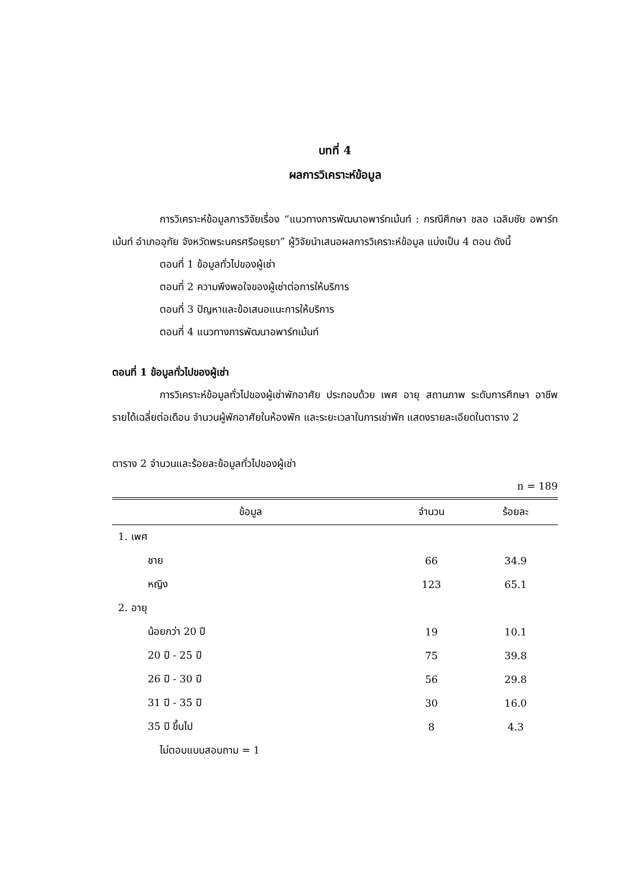บทที่ 4
ผลการวิเคราะห์ข้อมูล
การวิเคราะห์ข้อมูลการวิจัยเรื่อง “แนวทางการพัฒนาอพาร์ทเม้นท์ : กรณีศึกษา ชลอ เฉลิมชัย อพาร์ทเม้นท์ อำเภออุทัย จังหวัดพระนครศรีอยุธยา” ผู้วิจัยนำเสนอผลการวิเคราะห์ข้อมูล แบ่งเป็น 4 ตอน ดังนี้
ตอนที่ 1 ข้อมูลทั่วไปของผู้เช่า
ตอนที่ 2 ความพึงพอใจของผู้เช่าต่อการให้บริการ
ตอนที่ 3 ปัญหาและข้อเสนอแนะการให้บริการ
ตอนที่ 4 แนวทางการพัฒนาอพาร์ทเม้นท์
ตอนที่ 1 ข้อมูลทั่วไปของผู้เช่า
การวิเคราะห์ข้อมูลทั่วไปของผู้เช่าพักอาศัย ประกอบด้วย เพศ อายุ สถานภาพ ระดับการศึกษา อาชีพ รายได้เฉลี่ยต่อเดือน จำนวนผู้พักอาศัยในห้องพัก และระยะเวลาในการเช่าพัก แสดงรายละเอียดในตาราง 2
ตาราง 2 จำนวนและร้อยละข้อมูลทั่วไปของผู้เช่า
n = 189
| ข้อมูล | จำนวน | ร้อยละ |
| --- | --- | --- |
| 1. เพศ | | |
| ชาย | 66 | 34.9 |
| หญิง | 123 | 65.1 |
| 2. อายุ | | |
| น้อยกว่า 20 ปี | 19 | 10.1 |
| 20 ปี - 25 ปี | 75 | 39.8 |
| 26 ปี - 30 ปี | 56 | 29.8 |
| 31 ปี - 35 ปี | 30 | 16.0 |
| 35 ปี ขึ้นไป | 8 | 4.3 |
| ไม่ตอบแบบสอบถาม = 1 | | |